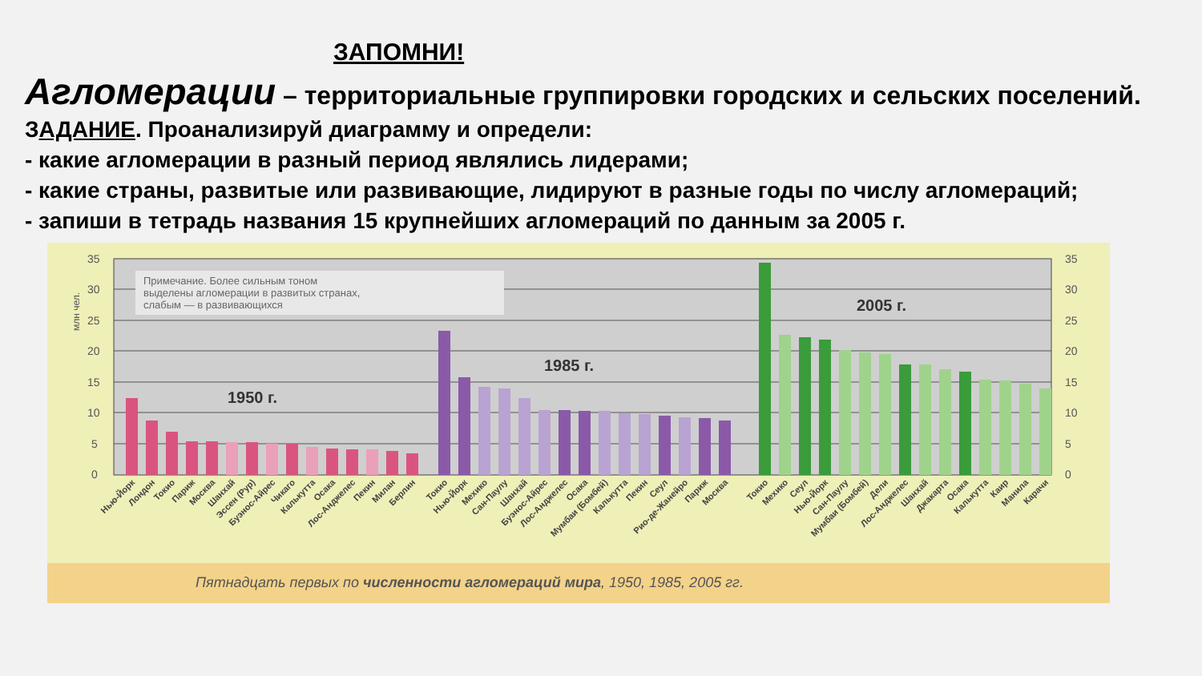ЗАПОМНИ!
Агломерации – территориальные группировки городских и сельских поселений.
ЗАДАНИЕ. Проанализируй диаграмму и определи:
- какие агломерации в разный период являлись лидерами;
- какие страны, развитые или развивающие, лидируют в разные годы по числу агломераций;
- запиши в тетрадь названия 15 крупнейших агломераций по данным за 2005 г.
35
30
25
20
15
10
5
0
млн чел.
Примечание. Более сильным тоном
выделены агломерации в развитых странах,
слабым — в развивающихся
1950 г.
1985 г.
2005 г.
35
30
25
20
15
10
5
0
Нью-Йорк
Лондон
Токио
Париж
Москва
Шанхай
Эссен (Рур)
Буэнос-Айрес
Чикаго
Калькутта
Осака
Лос-Анджелес
Пекин
Милан
Берлин
Токио
Нью-Йорк
Мехико
Сан-Паулу
Шанхай
Буэнос-Айрес
Лос-Анджелес
Осака
Мумбаи (Бомбей)
Калькутта
Пекин
Сеул
Рио-де-Жанейро
Париж
Москва
Токио
Мехико
Сеул
Нью-Йорк
Сан-Паулу
Мумбаи (Бомбей)
Дели
Лос-Анджелес
Шанхай
Джакарта
Осака
Калькутта
Каир
Манила
Карачи
Пятнадцать первых по численности агломераций мира, 1950, 1985, 2005 гг.